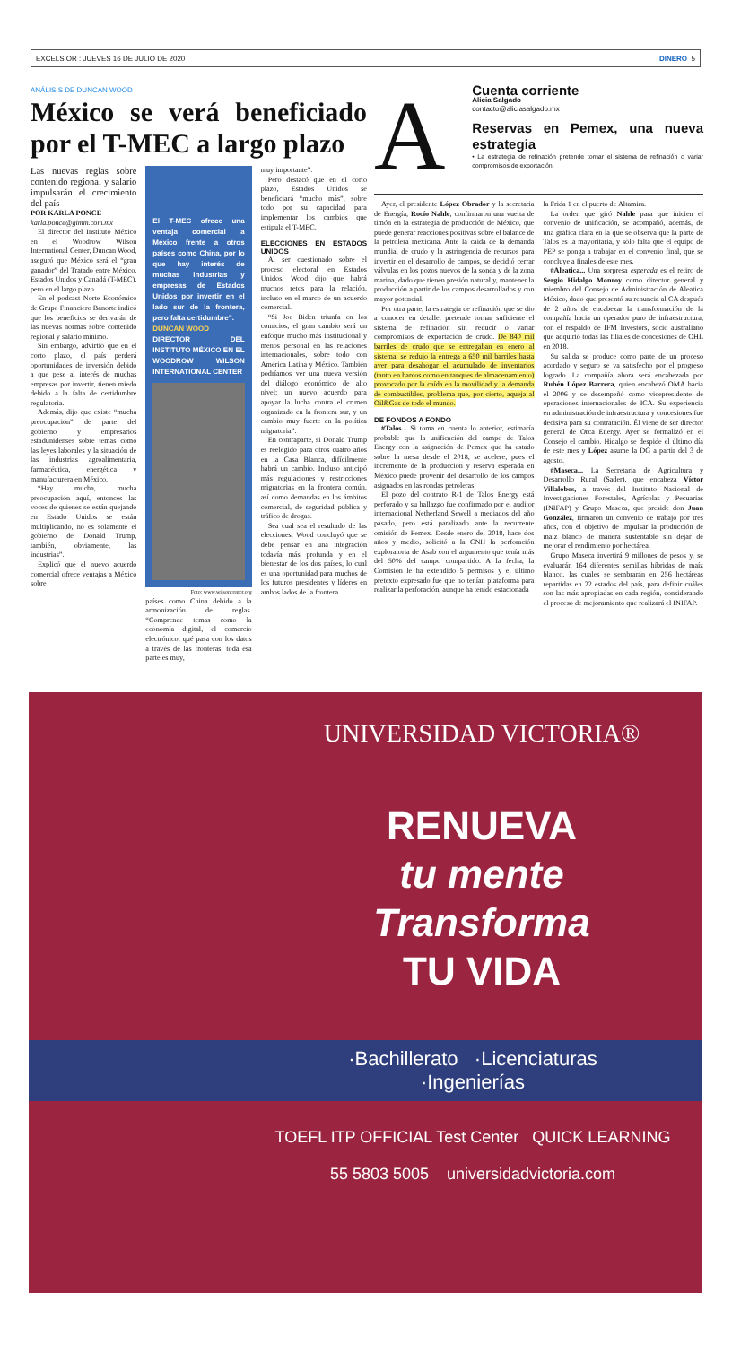EXCELSIOR : JUEVES 16 DE JULIO DE 2020 DINERO 5
ANÁLISIS DE DUNCAN WOOD
México se verá beneficiado por el T-MEC a largo plazo
Las nuevas reglas sobre contenido regional y salario impulsarán el crecimiento del país
POR KARLA PONCE
karla.ponce@gimm.com.mx
El director del Instituto México en el Woodrow Wilson International Center, Duncan Wood, aseguró que México será el “gran ganador” del Tratado entre México, Estados Unidos y Canadá (T-MEC), pero en el largo plazo.
En el podcast Norte Económico de Grupo Financiero Banorte indicó que los beneficios se derivarán de las nuevas normas sobre contenido regional y salario mínimo.
Sin embargo, advirtió que en el corto plazo, el país perderá oportunidades de inversión debido a que pese al interés de muchas empresas por invertir, tienen miedo debido a la falta de certidumbre regulatoria.
Además, dijo que existe “mucha preocupación” de parte del gobierno y empresarios estadunidenses sobre temas como las leyes laborales y la situación de las industrias agroalimentaria, farmacéutica, energética y manufacturera en México.
“Hay mucha, mucha preocupación aquí, entonces las voces de quienes se están quejando en Estado Unidos se están multiplicando, no es solamente el gobierno de Donald Trump, también, obviamente, las industrias”.
Explicó que el nuevo acuerdo comercial ofrece ventajas a México sobre
El T-MEC ofrece una ventaja comercial a México frente a otros países como China, por lo que hay interés de muchas industrias y empresas de Estados Unidos por invertir en el lado sur de la frontera, pero falta certidumbre”.
DUNCAN WOOD
DIRECTOR DEL INSTITUTO MÉXICO EN EL WOODROW WILSON INTERNATIONAL CENTER
Foto: www.wilsoncenter.org
países como China debido a la armonización de reglas. “Comprende temas como la economía digital, el comercio electrónico, qué pasa con los datos a través de las fronteras, toda esa parte es muy,
muy importante”.
Pero destacó que en el corto plazo, Estados Unidos se beneficiará “mucho más”, sobre todo por su capacidad para implementar los cambios que estipula el T-MEC.
ELECCIONES EN ESTADOS UNIDOS
Al ser cuestionado sobre el proceso electoral en Estados Unidos, Wood dijo que habrá muchos retos para la relación, incluso en el marco de un acuerdo comercial.
“Si Joe Biden triunfa en los comicios, el gran cambio será un enfoque mucho más institucional y menos personal en las relaciones internacionales, sobre todo con América Latina y México. También podríamos ver una nueva versión del diálogo económico de alto nivel; un nuevo acuerdo para apoyar la lucha contra el crimen organizado en la frontera sur, y un cambio muy fuerte en la política migratoria”.
En contraparte, si Donald Trump es reelegido para otros cuatro años en la Casa Blanca, difícilmente habrá un cambio. Incluso anticipó más regulaciones y restricciones migratorias en la frontera común, así como demandas en los ámbitos comercial, de seguridad pública y tráfico de drogas.
Sea cual sea el resultado de las elecciones, Wood concluyó que se debe pensar en una integración todavía más profunda y en el bienestar de los dos países, lo cual es una oportunidad para muchos de los futuros presidentes y líderes en ambos lados de la frontera.
A
Cuenta corriente
Alicia Salgado
contacto@aliciasalgado.mx
Reservas en Pemex, una nueva estrategia
• La estrategia de refinación pretende tornar el sistema de refinación o variar compromisos de exportación.
Ayer, el presidente López Obrador y la secretaria de Energía, Rocío Nahle, confirmaron una vuelta de timón en la estrategia de producción de México, que puede generar reacciones positivas sobre el balance de la petrolera mexicana. Ante la caída de la demanda mundial de crudo y la astringencia de recursos para invertir en el desarrollo de campos, se decidió cerrar válvulas en los pozos nuevos de la sonda y de la zona marina, dado que tienen presión natural y, mantener la producción a partir de los campos desarrollados y con mayor potencial.
Por otra parte, la estrategia de refinación que se dio a conocer en detalle, pretende tornar suficiente el sistema de refinación sin reducir o variar compromisos de exportación de crudo. De 840 mil barriles de crudo que se entregaban en enero al sistema, se redujo la entrega a 650 mil barriles hasta ayer para desahogar el acumulado de inventarios (tanto en barcos como en tanques de almacenamiento) provocado por la caída en la movilidad y la demanda de combustibles, problema que, por cierto, aqueja al Oil&Gas de todo el mundo.
DE FONDOS A FONDO
#Talos... Si toma en cuenta lo anterior, estimaría probable que la unificación del campo de Talos Energy con la asignación de Pemex que ha estado sobre la mesa desde el 2018, se acelere, pues el incremento de la producción y reserva esperada en México puede provenir del desarrollo de los campos asignados en las rondas petroleras.
El pozo del contrato R-1 de Talos Energy está perforado y su hallazgo fue confirmado por el auditor internacional Netherland Sewell a mediados del año pasado, pero está paralizado ante la recurrente omisión de Pemex. Desde enero del 2018, hace dos años y medio, solicitó a la CNH la perforación exploratoria de Asab con el argumento que tenía más del 50% del campo compartido. A la fecha, la Comisión le ha extendido 5 permisos y el último pretexto expresado fue que no tenían plataforma para realizar la perforación, aunque ha tenido estacionada
la Frida 1 en el puerto de Altamira.
La orden que giró Nahle para que inicien el convenio de unificación, se acompañó, además, de una gráfica clara en la que se observa que la parte de Talos es la mayoritaria, y sólo falta que el equipo de PEP se ponga a trabajar en el convenio final, que se concluye a finales de este mes.
#Aleatica... Una sorpresa esperada es el retiro de Sergio Hidalgo Monroy como director general y miembro del Consejo de Administración de Aleatica México, dado que presentó su renuncia al CA después de 2 años de encabezar la transformación de la compañía hacia un operador puro de infraestructura, con el respaldo de IFM Investors, socio australiano que adquirió todas las filiales de concesiones de OHL en 2018.
Su salida se produce como parte de un proceso acordado y seguro se va satisfecho por el progreso logrado. La compañía ahora será encabezada por Rubén López Barrera, quien encabezó OMA hacia el 2006 y se desempeñó como vicepresidente de operaciones internacionales de ICA. Su experiencia en administración de infraestructura y concesiones fue decisiva para su contratación. Él viene de ser director general de Orca Energy. Ayer se formalizó en el Consejo el cambio. Hidalgo se despide el último día de este mes y López asume la DG a partir del 3 de agosto.
#Maseca... La Secretaría de Agricultura y Desarrollo Rural (Sader), que encabeza Víctor Villalobos, a través del Instituto Nacional de Investigaciones Forestales, Agrícolas y Pecuarias (INIFAP) y Grupo Maseca, que preside don Juan González, firmaron un convenio de trabajo por tres años, con el objetivo de impulsar la producción de maíz blanco de manera sustentable sin dejar de mejorar el rendimiento por hectárea.
Grupo Maseca invertirá 9 millones de pesos y, se evaluarán 164 diferentes semillas híbridas de maíz blanco, las cuales se sembrarán en 256 hectáreas repartidas en 22 estados del país, para definir cuáles son las más apropiadas en cada región, considerando el proceso de mejoramiento que realizará el INIFAP.
UNIVERSIDAD VICTORIA®
RENUEVA
tu mente
Transforma
TU VIDA
·Bachillerato ·Licenciaturas
·Ingenierías
TOEFL ITP OFFICIAL Test Center QUICK LEARNING
55 5803 5005 universidadvictoria.com